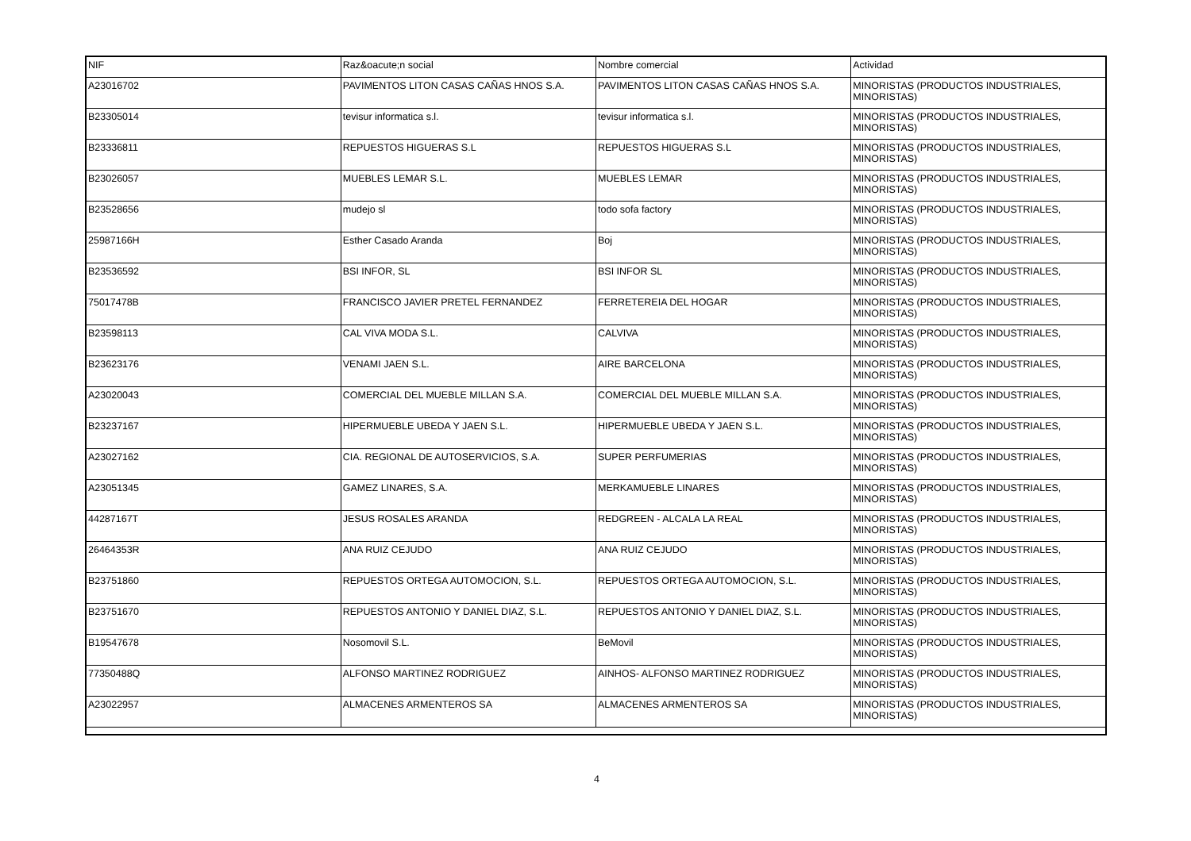| NIF | Raz&oacute;n social | Nombre comercial | Actividad |
| --- | --- | --- | --- |
| A23016702 | PAVIMENTOS LITON CASAS CAÑAS HNOS S.A. | PAVIMENTOS LITON CASAS CAÑAS HNOS S.A. | MINORISTAS (PRODUCTOS INDUSTRIALES, MINORISTAS) |
| B23305014 | tevisur informatica s.l. | tevisur informatica s.l. | MINORISTAS (PRODUCTOS INDUSTRIALES, MINORISTAS) |
| B23336811 | REPUESTOS HIGUERAS S.L | REPUESTOS HIGUERAS S.L | MINORISTAS (PRODUCTOS INDUSTRIALES, MINORISTAS) |
| B23026057 | MUEBLES LEMAR S.L. | MUEBLES LEMAR | MINORISTAS (PRODUCTOS INDUSTRIALES, MINORISTAS) |
| B23528656 | mudejo sl | todo sofa factory | MINORISTAS (PRODUCTOS INDUSTRIALES, MINORISTAS) |
| 25987166H | Esther Casado Aranda | Boj | MINORISTAS (PRODUCTOS INDUSTRIALES, MINORISTAS) |
| B23536592 | BSI INFOR, SL | BSI INFOR SL | MINORISTAS (PRODUCTOS INDUSTRIALES, MINORISTAS) |
| 75017478B | FRANCISCO JAVIER PRETEL FERNANDEZ | FERRETEREIA DEL HOGAR | MINORISTAS (PRODUCTOS INDUSTRIALES, MINORISTAS) |
| B23598113 | CAL VIVA MODA S.L. | CALVIVA | MINORISTAS (PRODUCTOS INDUSTRIALES, MINORISTAS) |
| B23623176 | VENAMI JAEN S.L. | AIRE BARCELONA | MINORISTAS (PRODUCTOS INDUSTRIALES, MINORISTAS) |
| A23020043 | COMERCIAL DEL MUEBLE MILLAN S.A. | COMERCIAL DEL MUEBLE MILLAN S.A. | MINORISTAS (PRODUCTOS INDUSTRIALES, MINORISTAS) |
| B23237167 | HIPERMUEBLE UBEDA Y JAEN S.L. | HIPERMUEBLE UBEDA Y JAEN S.L. | MINORISTAS (PRODUCTOS INDUSTRIALES, MINORISTAS) |
| A23027162 | CIA. REGIONAL DE AUTOSERVICIOS, S.A. | SUPER PERFUMERIAS | MINORISTAS (PRODUCTOS INDUSTRIALES, MINORISTAS) |
| A23051345 | GAMEZ LINARES, S.A. | MERKAMUEBLE LINARES | MINORISTAS (PRODUCTOS INDUSTRIALES, MINORISTAS) |
| 44287167T | JESUS ROSALES ARANDA | REDGREEN - ALCALA LA REAL | MINORISTAS (PRODUCTOS INDUSTRIALES, MINORISTAS) |
| 26464353R | ANA RUIZ CEJUDO | ANA RUIZ CEJUDO | MINORISTAS (PRODUCTOS INDUSTRIALES, MINORISTAS) |
| B23751860 | REPUESTOS ORTEGA AUTOMOCION, S.L. | REPUESTOS ORTEGA AUTOMOCION, S.L. | MINORISTAS (PRODUCTOS INDUSTRIALES, MINORISTAS) |
| B23751670 | REPUESTOS ANTONIO Y DANIEL DIAZ, S.L. | REPUESTOS ANTONIO Y DANIEL DIAZ, S.L. | MINORISTAS (PRODUCTOS INDUSTRIALES, MINORISTAS) |
| B19547678 | Nosomovil S.L. | BeMovil | MINORISTAS (PRODUCTOS INDUSTRIALES, MINORISTAS) |
| 77350488Q | ALFONSO MARTINEZ RODRIGUEZ | AINHOS- ALFONSO MARTINEZ RODRIGUEZ | MINORISTAS (PRODUCTOS INDUSTRIALES, MINORISTAS) |
| A23022957 | ALMACENES ARMENTEROS SA | ALMACENES ARMENTEROS SA | MINORISTAS (PRODUCTOS INDUSTRIALES, MINORISTAS) |
4